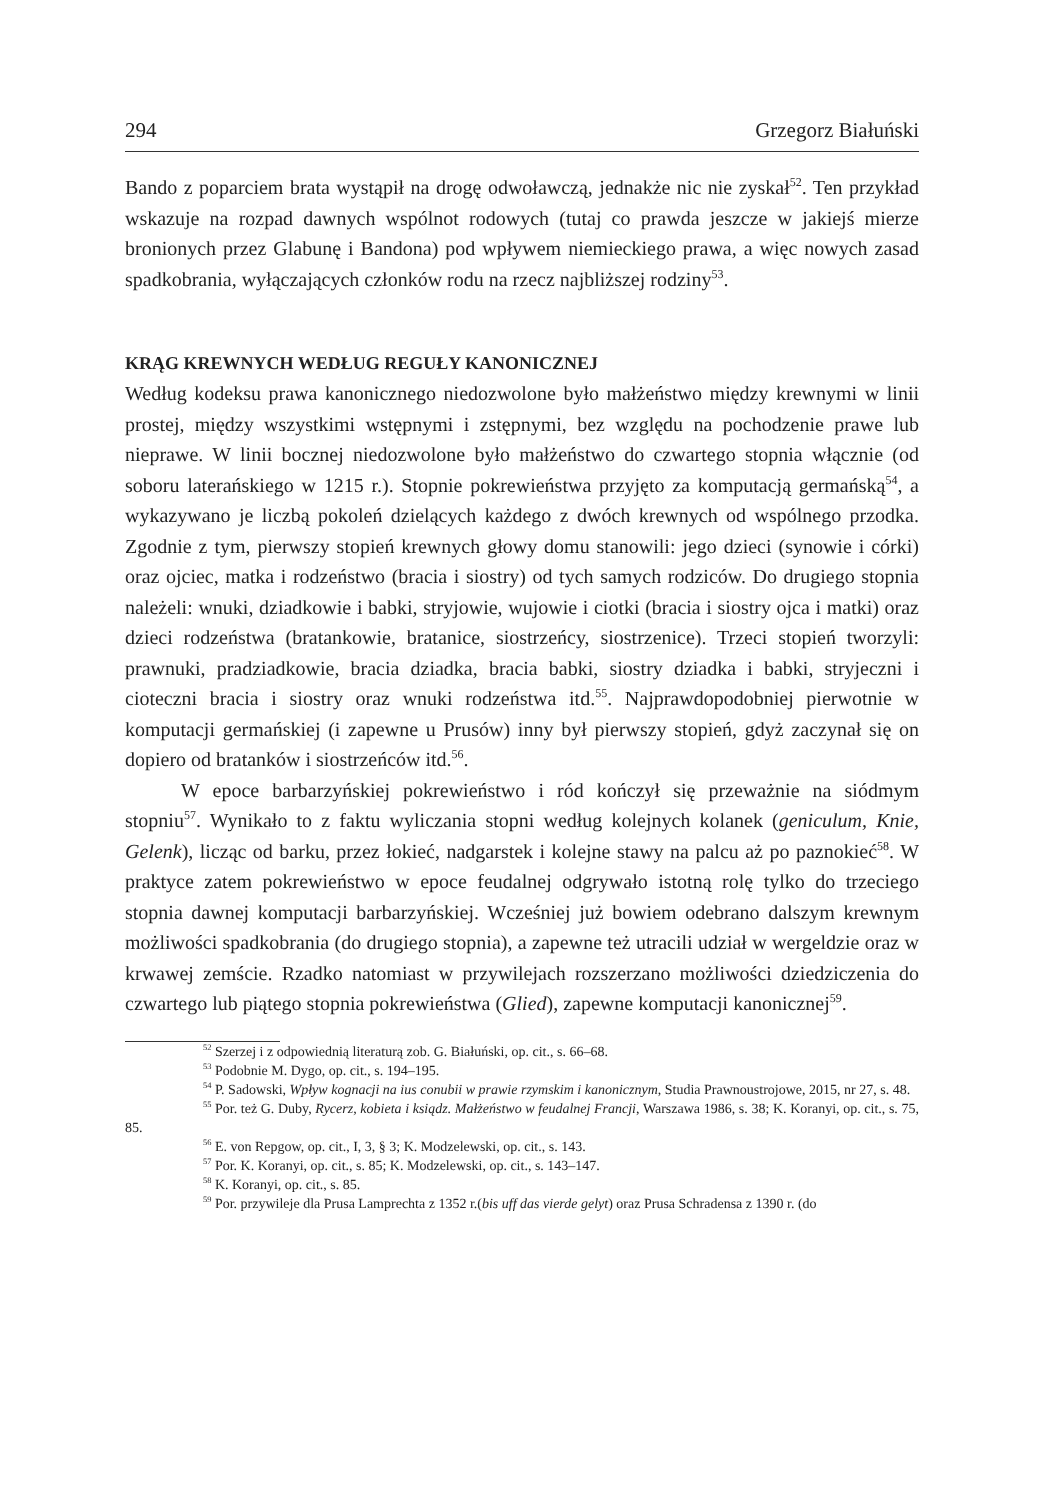294 Grzegorz Białuński
Bando z poparciem brata wystąpił na drogę odwoławczą, jednakże nic nie zyskał<sup>52</sup>. Ten przykład wskazuje na rozpad dawnych wspólnot rodowych (tutaj co prawda jeszcze w jakiejś mierze bronionych przez Glabunę i Bandona) pod wpływem niemieckiego prawa, a więc nowych zasad spadkobrania, wyłączających członków rodu na rzecz najbliższej rodziny<sup>53</sup>.
KRĄG KREWNYCH WEDŁUG REGUŁY KANONICZNEJ
Według kodeksu prawa kanonicznego niedozwolone było małżeństwo między krewnymi w linii prostej, między wszystkimi wstępnymi i zstępnymi, bez względu na pochodzenie prawe lub nieprawe. W linii bocznej niedozwolone było małżeństwo do czwartego stopnia włącznie (od soboru laterańskiego w 1215 r.). Stopnie pokrewieństwa przyjęto za komputacją germańską<sup>54</sup>, a wykazywano je liczbą pokoleń dzielących każdego z dwóch krewnych od wspólnego przodka. Zgodnie z tym, pierwszy stopień krewnych głowy domu stanowili: jego dzieci (synowie i córki) oraz ojciec, matka i rodzeństwo (bracia i siostry) od tych samych rodziców. Do drugiego stopnia należeli: wnuki, dziadkowie i babki, stryjowie, wujowie i ciotki (bracia i siostry ojca i matki) oraz dzieci rodzeństwa (bratankowie, bratanice, siostrzeńcy, siostrzenice). Trzeci stopień tworzyli: prawnuki, pradziadkowie, bracia dziadka, bracia babki, siostry dziadka i babki, stryjeczni i cioteczni bracia i siostry oraz wnuki rodzeństwa itd.<sup>55</sup>. Najprawdopodobniej pierwotnie w komputacji germańskiej (i zapewne u Prusów) inny był pierwszy stopień, gdyż zaczynał się on dopiero od bratanków i siostrzeńców itd.<sup>56</sup>.
W epoce barbarzyńskiej pokrewieństwo i ród kończył się przeważnie na siódmym stopniu<sup>57</sup>. Wynikało to z faktu wyliczania stopni według kolejnych kolanek (geniculum, Knie, Gelenk), licząc od barku, przez łokieć, nadgarstek i kolejne stawy na palcu aż po paznokieć<sup>58</sup>. W praktyce zatem pokrewieństwo w epoce feudalnej odgrywało istotną rolę tylko do trzeciego stopnia dawnej komputacji barbarzyńskiej. Wcześniej już bowiem odebrano dalszym krewnym możliwości spadkobrania (do drugiego stopnia), a zapewne też utracili udział w wergeldzie oraz w krwawej zemście. Rzadko natomiast w przywilejach rozszerzano możliwości dziedziczenia do czwartego lub piątego stopnia pokrewieństwa (Glied), zapewne komputacji kanonicznej<sup>59</sup>.
<sup>52</sup> Szerzej i z odpowiednią literaturą zob. G. Białuński, op. cit., s. 66–68.
<sup>53</sup> Podobnie M. Dygo, op. cit., s. 194–195.
<sup>54</sup> P. Sadowski, Wpływ kognacji na ius conubii w prawie rzymskim i kanonicznym, Studia Prawnoustrojowe, 2015, nr 27, s. 48.
<sup>55</sup> Por. też G. Duby, Rycerz, kobieta i ksiądz. Małżeństwo w feudalnej Francji, Warszawa 1986, s. 38; K. Koranyi, op. cit., s. 75, 85.
<sup>56</sup> E. von Repgow, op. cit., I, 3, § 3; K. Modzelewski, op. cit., s. 143.
<sup>57</sup> Por. K. Koranyi, op. cit., s. 85; K. Modzelewski, op. cit., s. 143–147.
<sup>58</sup> K. Koranyi, op. cit., s. 85.
<sup>59</sup> Por. przywileje dla Prusa Lamprechta z 1352 r.(bis uff das vierde gelyt) oraz Prusa Schradensa z 1390 r. (do